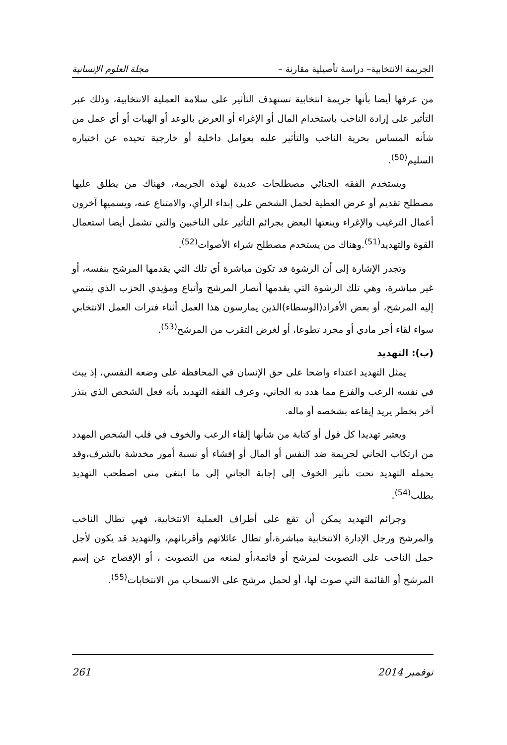الجريمة الانتخابية– دراسة تأصيلية مقارنة – مجلة العلوم الإنسانية
من عرفها أيضا بأنها جريمة انتخابية تستهدف التأثير على سلامة العملية الانتخابية، وذلك عبر التأثير على إرادة الناخب باستخدام المال أو الإغراء أو العرض بالوعد أو الهبات أو أي عمل من شأنه المساس بحرية الناخب والتأثير عليه بعوامل داخلية أو خارجية تحيده عن اختياره السليم<sup>(50)</sup>.
ويستخدم الفقه الجنائي مصطلحات عديدة لهذه الجريمة، فهناك من يطلق عليها مصطلح تقديم أو عرض العطية لحمل الشخص على إبداء الرأي، والامتناع عنه، ويسميها آخرون أعمال الترغيب والإغراء وينعتها البعض بجرائم التأثير على الناخبين والتي تشمل أيضا استعمال القوة والتهديد<sup>(51)</sup>.وهناك من يستخدم مصطلح شراء الأصوات<sup>(52)</sup>.
وتجدر الإشارة إلى أن الرشوة قد تكون مباشرة أي تلك التي يقدمها المرشح بنفسه، أو غير مباشرة، وهي تلك الرشوة التي يقدمها أنصار المرشح وأتباع ومؤيدي الحزب الذي ينتمي إليه المرشح، أو بعض الأفراد(الوسطاء)الذين يمارسون هذا العمل أثناء فترات العمل الانتخابي سواء لقاء أجر مادي أو مجرد تطوعا، أو لغرض التقرب من المرشح<sup>(53)</sup>.
(ب): التهديد
يمثل التهديد اعتداء واضحا على حق الإنسان في المحافظة على وضعه النفسي، إذ يبث في نفسه الرعب والفزع مما هدد به الجاني، وعرف الفقه التهديد بأنه فعل الشخص الذي ينذر آخر بخطر يريد إيقاعه بشخصه أو ماله.
ويعتبر تهديدا كل قول أو كتابة من شأنها إلقاء الرعب والخوف في قلب الشخص المهدد من ارتكاب الجاني لجريمة ضد النفس أو المال أو إفشاء أو نسبة أمور مخدشة بالشرف،وقد يحمله التهديد تحت تأثير الخوف إلى إجابة الجاني إلى ما ابتغى متى اصطحب التهديد بطلب<sup>(54)</sup>.
وجرائم التهديد يمكن أن تقع على أطراف العملية الانتخابية، فهي تطال الناخب والمرشح ورجل الإدارة الانتخابية مباشرة،أو تطال عائلاتهم وأقربائهم، والتهديد قد يكون لأجل حمل الناخب على التصويت لمرشح أو قائمة،أو لمنعه من التصويت ، أو الإفصاح عن إسم المرشح أو القائمة التي صوت لها، أو لحمل مرشح على الانسحاب من الانتخابات<sup>(55)</sup>.
نوفمبر 2014 261